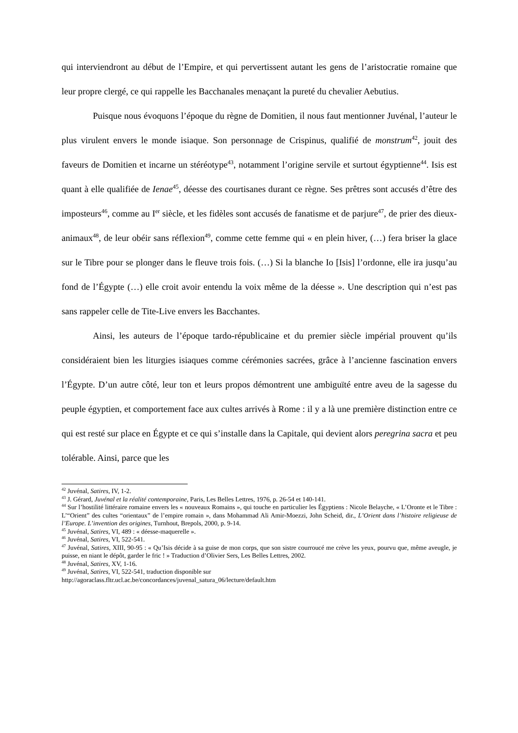qui interviendront au début de l’Empire, et qui pervertissent autant les gens de l’aristocratie romaine que leur propre clergé, ce qui rappelle les Bacchanales menaçant la pureté du chevalier Aebutius.
Puisque nous évoquons l’époque du règne de Domitien, il nous faut mentionner Juvénal, l’auteur le plus virulent envers le monde isiaque. Son personnage de Crispinus, qualifié de monstrum<sup>42</sup>, jouit des faveurs de Domitien et incarne un stéréotype<sup>43</sup>, notamment l’origine servile et surtout égyptienne<sup>44</sup>. Isis est quant à elle qualifiée de Ienae<sup>45</sup>, déesse des courtisanes durant ce règne. Ses prêtres sont accusés d’être des imposteurs<sup>46</sup>, comme au I<sup>er</sup> siècle, et les fidèles sont accusés de fanatisme et de parjure<sup>47</sup>, de prier des dieux-animaux<sup>48</sup>, de leur obéir sans réflexion<sup>49</sup>, comme cette femme qui « en plein hiver, (…) fera briser la glace sur le Tibre pour se plonger dans le fleuve trois fois. (…) Si la blanche Io [Isis] l’ordonne, elle ira jusqu’au fond de l’Égypte (…) elle croit avoir entendu la voix même de la déesse ». Une description qui n’est pas sans rappeler celle de Tite-Live envers les Bacchantes.
Ainsi, les auteurs de l’époque tardo-républicaine et du premier siècle impérial prouvent qu’ils considéraient bien les liturgies isiaques comme cérémonies sacrées, grâce à l’ancienne fascination envers l’Égypte. D’un autre côté, leur ton et leurs propos démontrent une ambiguïté entre aveu de la sagesse du peuple égyptien, et comportement face aux cultes arrivés à Rome : il y a là une première distinction entre ce qui est resté sur place en Égypte et ce qui s’installe dans la Capitale, qui devient alors peregrina sacra et peu tolérable. Ainsi, parce que les
<sup>42</sup> Juvénal, Satires, IV, 1-2.
<sup>43</sup> J. Gérard, Juvénal et la réalité contemporaine, Paris, Les Belles Lettres, 1976, p. 26-54 et 140-141.
<sup>44</sup> Sur l’hostilité littéraire romaine envers les « nouveaux Romains », qui touche en particulier les Égyptiens : Nicole Belayche, « L’Oronte et le Tibre : L’“Orient” des cultes “orientaux” de l’empire romain », dans Mohammad Ali Amir-Moezzi, John Scheid, dir., L’Orient dans l’histoire religieuse de l’Europe. L’invention des origines, Turnhout, Brepols, 2000, p. 9-14.
<sup>45</sup> Juvénal, Satires, VI, 489 : « déesse-maquerelle ».
<sup>46</sup> Juvénal, Satires, VI, 522-541.
<sup>47</sup> Juvénal, Satires, XIII, 90-95 : « Qu’Isis décide à sa guise de mon corps, que son sistre courroucé me crève les yeux, pourvu que, même aveugle, je puisse, en niant le dépôt, garder le fric ! » Traduction d’Olivier Sers, Les Belles Lettres, 2002.
<sup>48</sup> Juvénal, Satires, XV, 1-16.
<sup>49</sup> Juvénal, Satires, VI, 522-541, traduction disponible sur
http://agoraclass.fltr.ucl.ac.be/concordances/juvenal_satura_06/lecture/default.htm